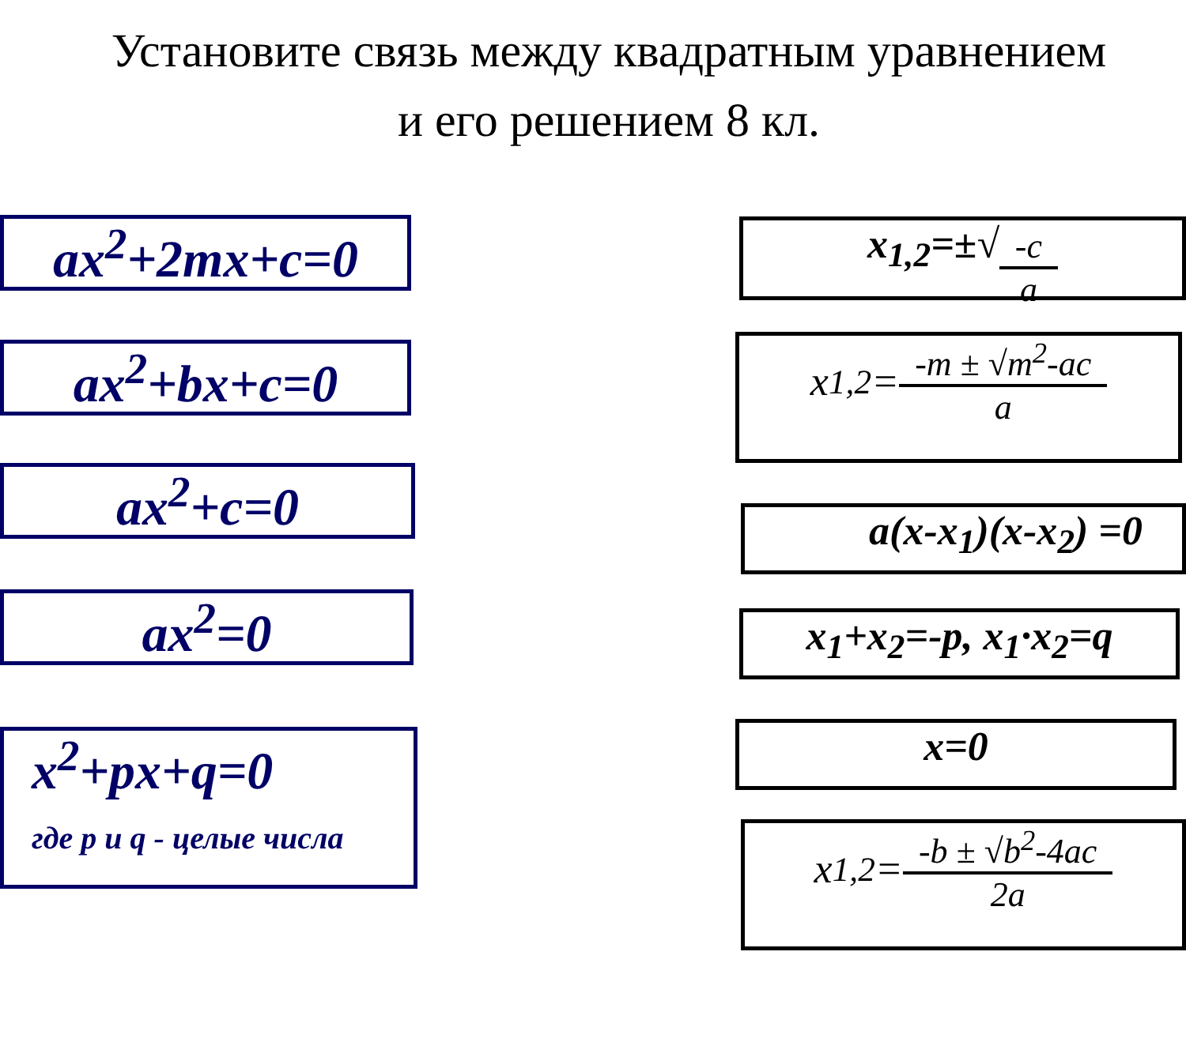Установите связь между квадратным уравнением
и его решением 8 кл.
ax<sup>2</sup>+2mx+c=0
ax<sup>2</sup>+bx+c=0
ax<sup>2</sup>+c=0
ax<sup>2</sup>=0
x<sup>2</sup>+px+q=0
где p и q - целые числа
x<sub>1,2</sub>=±√-c a
x<sub>1,2</sub>= -m ± √m<sup>2</sup>-ac a
a(x-x<sub>1</sub>)(x-x<sub>2</sub>) =0
x<sub>1</sub>+x<sub>2</sub>=-p, x<sub>1</sub>·x<sub>2</sub>=q
x=0
x<sub>1,2</sub>= -b ± √b<sup>2</sup>-4ac 2a